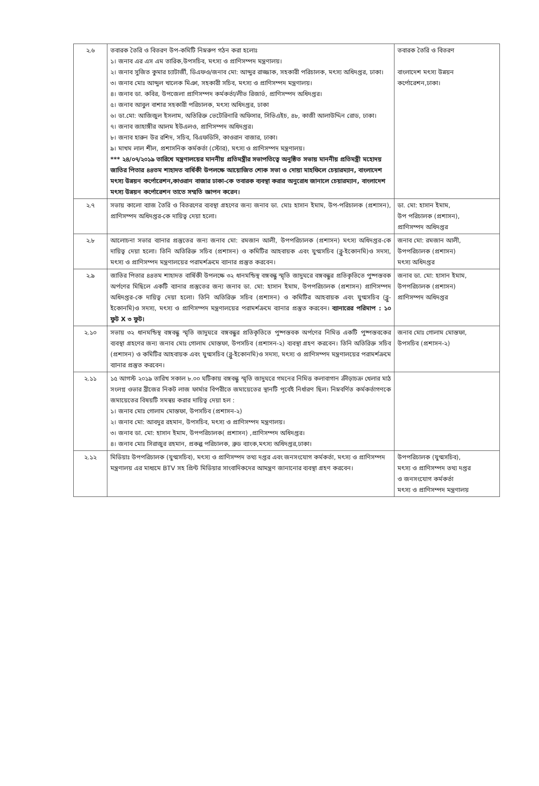| ২.৬ | তবারক তৈরি ও বিতরণ উপ-কমিটি নিম্নরুপ গঠন করা হলোঃ ১। জনাব এর এস এম তারিক,উপসচিব, মৎস্য ও প্রাণিসম্পদ মন্ত্রণালয়। ২। জনাব সুজিত কুমার চ্যাটার্জী, ডিএফও/জনাব মো: আব্দুর রাজ্জাক, সহকারী পরিচালক, মৎস্য অধিদপ্তর, ঢাকা। ৩। জনাব মোঃ আব্দুল খালেক মিঞা, সহকারী সচিব, মৎস্য ও প্রাণিসম্পদ মন্ত্রণালয়। ৪। জনাব ডা. কবির, উপজেলা প্রাণিসম্পদ কর্মকর্তা/লীভ রিজার্ভ, প্রাণিসম্পদ অধিদপ্তর। ৫। জনাব আবুল বাশার সহকারী পরিচালক, মৎস্য অধিদপ্তর, ঢাকা ৬। ডা.মো: আজিজুল ইসলাম, অতিরিক্ত ভেটেরিনারি অফিসার, সিভিএইচ, ৪৮, কাজী আলাউদ্দিন রোড, ঢাকা। ৭। জনাব জাহাঙ্গীর আলম ইউএলও, প্রাণিসম্পদ অধিদপ্তর। ৮। জনাব হারুন উর রশিদ, সচিব, বিএফডিসি, কাওরান বাজার, ঢাকা। ৯। মাখম লাল শীল, প্রশাসনিক কর্মকর্তা (স্টোর), মৎস্য ও প্রাণিসম্পদ মন্ত্রণালয়। *** ২৪/০৭/২০১৯ তারিখে মন্ত্রণালয়ের মাননীয় প্রতিমন্ত্রীর সভাপতিত্বে অনুষ্ঠিত সভায় মাননীয় প্রতিমন্ত্রী মহোদয় জাতির পিতার ৪৪তম শাহাদত বার্ষিকী উপলক্ষে আয়োজিত শোক সভা ও দোয়া মাহফিলে চেয়ারম্যান, বাংলাদেশ মৎস্য উন্নয়ন কর্পোরেশন,কাওরান বাজার ঢাকা-কে তবারক ব্যবস্থা করার অনুরোধ জানালে চেয়ারম্যান, বাংলাদেশ মৎস্য উন্নয়ন কর্পোরেশন তাতে সম্মতি জ্ঞাপন করেন। | তবারক তৈরি ও বিতরণ বাংলাদেশ মৎস্য উন্নয়ন কর্পোরেশন,ঢাকা। |
| ২.৭ | সভায় কালো ব্যাজ তৈরি ও বিতরণের ব্যবস্থা গ্রহণের জন্য জনাব ডা. মোঃ হাসান ইমাম, উপ-পরিচালক (প্রশাসন), প্রাণিসম্পদ অধিদপ্তর-কে দায়িত্ব দেয়া হলো। | ডা. মো: হাসান ইমাম, উপ পরিচালক (প্রশাসন), প্রাণিসম্পদ অধিদপ্তর |
| ২.৮ | আলোচনা সভার ব্যানার প্রস্তুতের জন্য জনাব মো: রমজান আলী, উপপরিচালক (প্রশাসন) মৎস্য অধিদপ্তর-কে দায়িত্ব দেয়া হলো। তিনি অতিরিক্ত সচিব (প্রশাসন) ও কমিটির আহবায়ক এবং যুগ্মসচিব (ব্লু-ইকোনমি)ও সদস্য, মৎস্য ও প্রাণিসম্পদ মন্ত্রণালয়ের পরামর্শক্রমে ব্যানার প্রস্তুত করবেন। | জনাব মো: রমজান আলী, উপপরিচালক (প্রশাসন) মৎস্য অধিদপ্তর |
| ২.৯ | জাতির পিতার ৪৪তম শাহাদত বার্ষিকী উপলক্ষে ৩২ ধানমন্ডিস্থ বঙ্গবন্ধু স্মৃতি জাদুঘরে বঙ্গবন্ধুর প্রতিকৃতিতে পুষ্পস্তবক অর্পণের মিছিলে একটি ব্যানার প্রস্তুতের জন্য জনাব ডা. মো: হাসান ইমাম, উপপরিচালক (প্রশাসন) প্রাণিসম্পদ অধিদপ্তর-কে দায়িত্ব দেয়া হলো। তিনি অতিরিক্ত সচিব (প্রশাসন) ও কমিটির আহবায়ক এবং যুগ্মসচিব (ব্লু-ইকোনমি)ও সদস্য, মৎস্য ও প্রাণিসম্পদ মন্ত্রণালয়ের পরামর্শক্রমে ব্যানার প্রস্তুত করবেন। ব্যানারের পরিমাপ : ১০ ফুট X ৩ ফুট। | জনাব ডা. মো: হাসান ইমাম, উপপরিচালক (প্রশাসন) প্রাণিসম্পদ অধিদপ্তর |
| ২.১০ | সভায় ৩২ ধানমন্ডিস্থ বঙ্গবন্ধু স্মৃতি জাদুঘরে বঙ্গবন্ধুর প্রতিকৃতিতে পুষ্পস্তবক অর্পণের নিমিত্ত একটি পুষ্পস্তবকের ব্যবস্থা গ্রহণের জন্য জনাব মোঃ গোলাম মোস্তফা, উপসচিব (প্রশাসন-২) ব্যবস্থা গ্রহণ করবেন। তিনি অতিরিক্ত সচিব (প্রশাসন) ও কমিটির আহবায়ক এবং যুগ্মসচিব (ব্লু-ইকোনমি)ও সদস্য, মৎস্য ও প্রাণিসম্পদ মন্ত্রণালয়ের পরামর্শক্রমে ব্যানার প্রস্তুত করবেন। | জনাব মোঃ গোলাম মোস্তফা, উপসচিব (প্রশাসন-২) |
| ২.১১ | ১৫ আগস্ট ২০১৯ তারিখ সকাল ৮.০০ ঘটিকায় বঙ্গবন্ধু স্মৃতি জাদুঘরে গমনের নিমিত্ত কলাবাগান ক্রীড়াচক্র খেলার মাঠ সংলগ্ন ওভার ব্রীজের নিকট লাজ ফার্মার বিপরীতে জমায়েতের স্থানটি পূর্বেই নির্ধারণ ছিল। নিম্নবর্ণিত কর্মকর্তাগণকে জমায়েতের বিষয়টি সমন্বয় করার দায়িত্ব দেয়া হল : ১। জনাব মোঃ গোলাম মোস্তফা, উপসচিব (প্রশাসন-২) ২। জনাব মো: আবদুর রহমান, উপসচিব, মৎস্য ও প্রাণিসম্পদ মন্ত্রণালয়। ৩। জনাব ডা. মো: হাসান ইমাম, উপপরিচালক( প্রশাসন) ,প্রাণিসম্পদ অধিদপ্তর। ৪। জনাব মোঃ সিরাজুর রহমান, প্রকল্প পরিচালক, ব্রুড ব্যাংক,মৎস্য অধিদপ্তর,ঢাকা। | |
| ২.১২ | মিডিয়াঃ উপপরিচালক (যুগ্মসচিব), মৎস্য ও প্রাণিসম্পদ তথ্য দপ্তর এবং জনসংযোগ কর্মকর্তা, মৎস্য ও প্রাণিসম্পদ মন্ত্রণালয় এর মাধ্যমে BTV সহ প্রিন্ট মিডিয়ার সাংবাদিকদের আমন্ত্রণ জানানোর ব্যবস্থা গ্রহণ করবেন। | উপপরিচালক (যুগ্মসচিব), মৎস্য ও প্রাণিসম্পদ তথ্য দপ্তর ও জনসংযোগ কর্মকর্তা মৎস্য ও প্রাণিসম্পদ মন্ত্রণালয় |